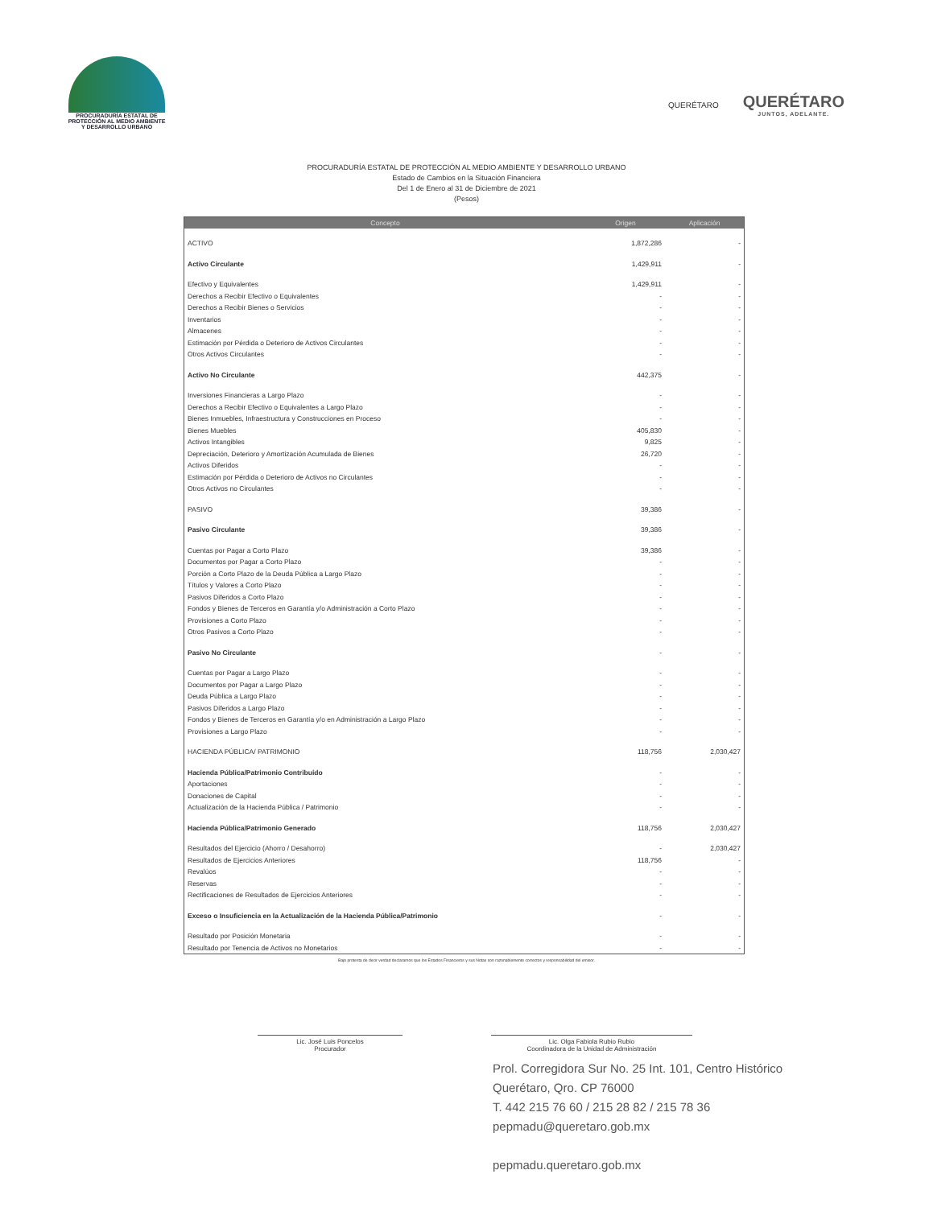PROCURADURÍA ESTATAL DE
PROTECCIÓN AL MEDIO AMBIENTE
Y DESARROLLO URBANO
QUERÉTARO
QUERÉTARO
JUNTOS, ADELANTE.
PROCURADURÍA ESTATAL DE PROTECCIÓN AL MEDIO AMBIENTE Y DESARROLLO URBANO
Estado de Cambios en la Situación Financiera
Del 1 de Enero al 31 de Diciembre de 2021
(Pesos)
| Concepto | Origen | Aplicación |
| --- | --- | --- |
| ACTIVO | 1,872,286 | - |
| Activo Circulante | 1,429,911 | - |
| Efectivo y Equivalentes | 1,429,911 | - |
| Derechos a Recibir Efectivo o Equivalentes | - | - |
| Derechos a Recibir Bienes o Servicios | - | - |
| Inventarios | - | - |
| Almacenes | - | - |
| Estimación por Pérdida o Deterioro de Activos Circulantes | - | - |
| Otros Activos Circulantes | - | - |
| Activo No Circulante | 442,375 | - |
| Inversiones Financieras a Largo Plazo | - | - |
| Derechos a Recibir Efectivo o Equivalentes a Largo Plazo | - | - |
| Bienes Inmuebles, Infraestructura y Construcciones en Proceso | - | - |
| Bienes Muebles | 405,830 | - |
| Activos Intangibles | 9,825 | - |
| Depreciación, Deterioro y Amortización Acumulada de Bienes | 26,720 | - |
| Activos Diferidos | - | - |
| Estimación por Pérdida o Deterioro de Activos no Circulantes | - | - |
| Otros Activos no Circulantes | - | - |
| PASIVO | 39,386 | - |
| Pasivo Circulante | 39,386 | - |
| Cuentas por Pagar a Corto Plazo | 39,386 | - |
| Documentos por Pagar a Corto Plazo | - | - |
| Porción a Corto Plazo de la Deuda Pública a Largo Plazo | - | - |
| Títulos y Valores a Corto Plazo | - | - |
| Pasivos Diferidos a Corto Plazo | - | - |
| Fondos y Bienes de Terceros en Garantía y/o Administración a Corto Plazo | - | - |
| Provisiones a Corto Plazo | - | - |
| Otros Pasivos a Corto Plazo | - | - |
| Pasivo No Circulante | - | - |
| Cuentas por Pagar a Largo Plazo | - | - |
| Documentos por Pagar a Largo Plazo | - | - |
| Deuda Pública a Largo Plazo | - | - |
| Pasivos Diferidos a Largo Plazo | - | - |
| Fondos y Bienes de Terceros en Garantía y/o en Administración a Largo Plazo | - | - |
| Provisiones a Largo Plazo | - | - |
| HACIENDA PÚBLICA/ PATRIMONIO | 118,756 | 2,030,427 |
| Hacienda Pública/Patrimonio Contribuido | - | - |
| Aportaciones | - | - |
| Donaciones de Capital | - | - |
| Actualización de la Hacienda Pública / Patrimonio | - | - |
| Hacienda Pública/Patrimonio Generado | 118,756 | 2,030,427 |
| Resultados del Ejercicio (Ahorro / Desahorro) | - | 2,030,427 |
| Resultados de Ejercicios Anteriores | 118,756 | - |
| Revalúos | - | - |
| Reservas | - | - |
| Rectificaciones de Resultados de Ejercicios Anteriores | - | - |
| Exceso o Insuficiencia en la Actualización de la Hacienda Pública/Patrimonio | - | - |
| Resultado por Posición Monetaria | - | - |
| Resultado por Tenencia de Activos no Monetarios | - | - |
Bajo protesta de decir verdad declaramos que los Estados Financieros y sus Notas son razonablemente correctos y responsabilidad del emisor.
Lic. José Luis Poncelos
Procurador
Lic. Olga Fabiola Rubio Rubio
Coordinadora de la Unidad de Administración
Prol. Corregidora Sur No. 25 Int. 101, Centro Histórico
Querétaro, Qro. CP 76000
T. 442 215 76 60 / 215 28 82 / 215 78 36
pepmadu@queretaro.gob.mx
pepmadu.queretaro.gob.mx